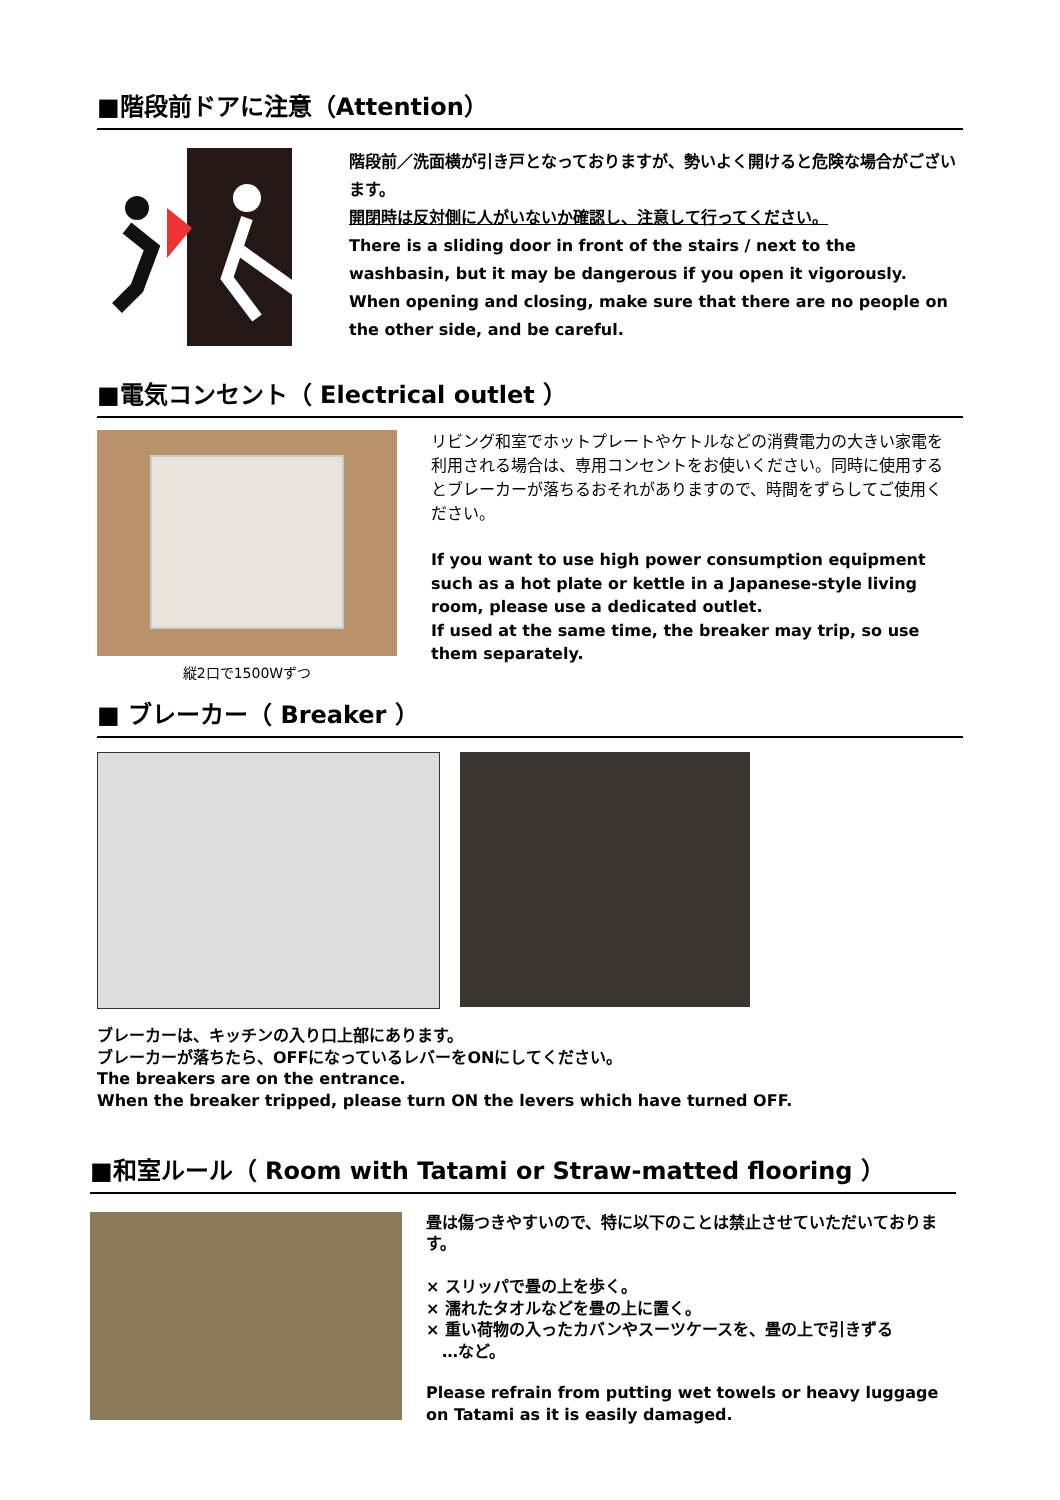■階段前ドアに注意（Attention）
階段前／洗面横が引き戸となっておりますが、勢いよく開けると危険な場合がございます。
開閉時は反対側に人がいないか確認し、注意して行ってください。
There is a sliding door in front of the stairs / next to the washbasin, but it may be dangerous if you open it vigorously.
When opening and closing, make sure that there are no people on the other side, and be careful.
■電気コンセント（ Electrical outlet ）
縦2口で1500Wずつ
リビング和室でホットプレートやケトルなどの消費電力の大きい家電を利用される場合は、専用コンセントをお使いください。同時に使用するとブレーカーが落ちるおそれがありますので、時間をずらしてご使用ください。
If you want to use high power consumption equipment such as a hot plate or kettle in a Japanese-style living room, please use a dedicated outlet.
If used at the same time, the breaker may trip, so use them separately.
■ ブレーカー（ Breaker ）
ブレーカーは、キッチンの入り口上部にあります。
ブレーカーが落ちたら、OFFになっているレバーをONにしてください。
The breakers are on the entrance.
When the breaker tripped, please turn ON the levers which have turned OFF.
■和室ルール（ Room with Tatami or Straw-matted flooring ）
畳は傷つきやすいので、特に以下のことは禁止させていただいております。
× スリッパで畳の上を歩く。
× 濡れたタオルなどを畳の上に置く。
× 重い荷物の入ったカバンやスーツケースを、畳の上で引きずる
　…など。
Please refrain from putting wet towels or heavy luggage on Tatami as it is easily damaged.